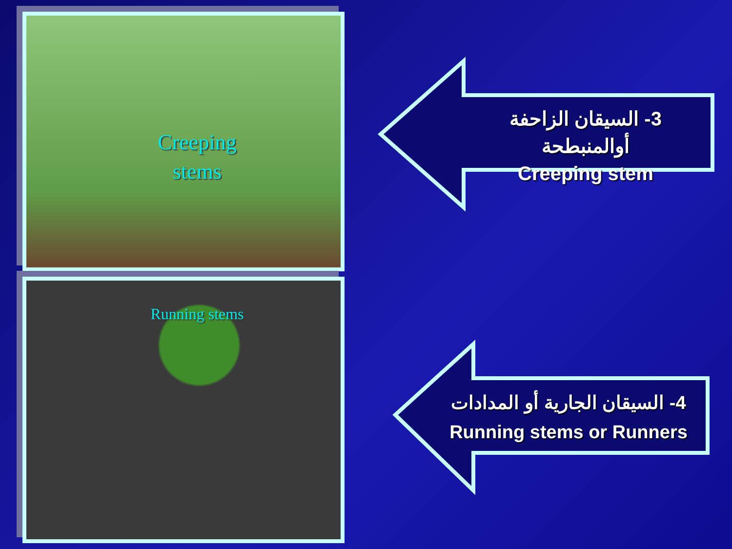Creeping
stems
Running stems
3- السيقان الزاحفة أوالمنبطحة
Creeping stem
4- السيقان الجارية أو المدادات
Running stems or Runners